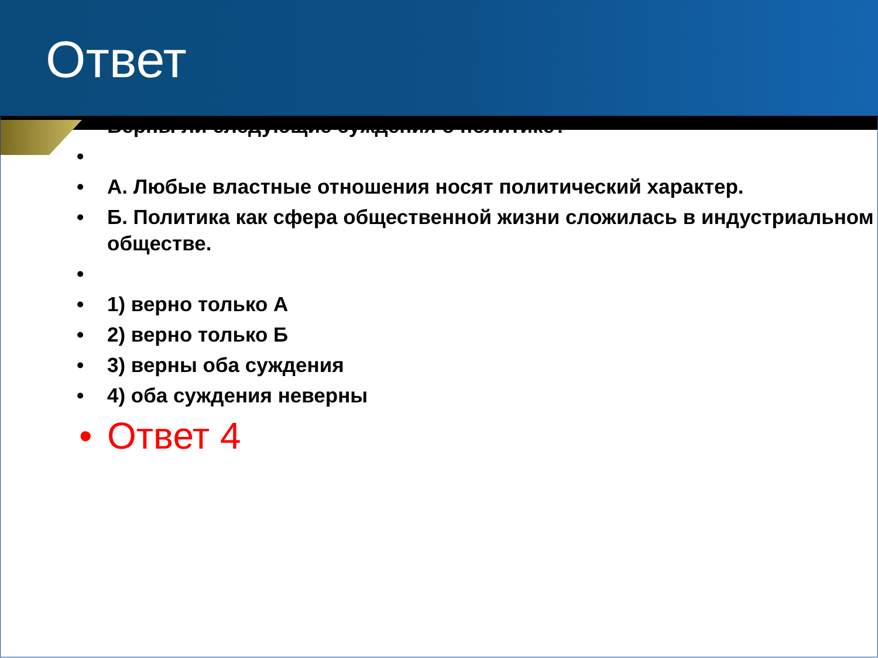Ответ
• Верны ли следующие суждения о политике?
• • А. Любые властные отношения носят политический характер.
• Б. Политика как сфера общественной жизни сложилась в индустриальном обществе.
• • 1) верно только А
• 2) верно только Б
• 3) верны оба суждения
• 4) оба суждения неверны
• Ответ 4